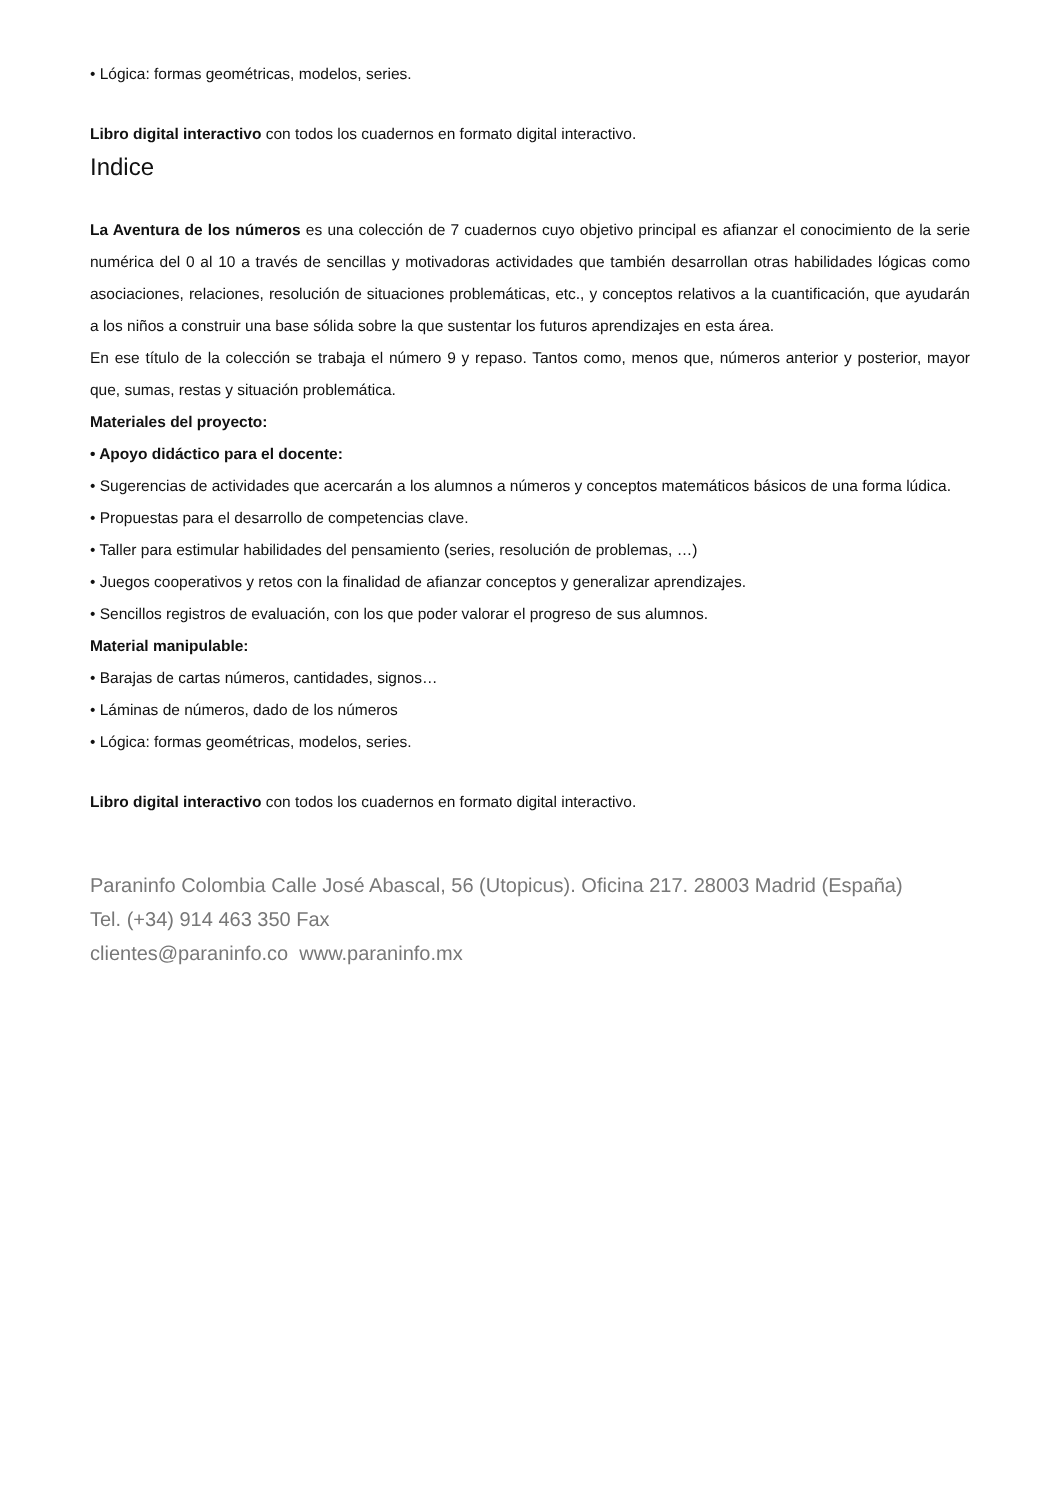• Lógica: formas geométricas, modelos, series.
Libro digital interactivo con todos los cuadernos en formato digital interactivo.
Indice
La Aventura de los números es una colección de 7 cuadernos cuyo objetivo principal es afianzar el conocimiento de la serie numérica del 0 al 10 a través de sencillas y motivadoras actividades que también desarrollan otras habilidades lógicas como asociaciones, relaciones, resolución de situaciones problemáticas, etc., y conceptos relativos a la cuantificación, que ayudarán a los niños a construir una base sólida sobre la que sustentar los futuros aprendizajes en esta área.
En ese título de la colección se trabaja el número 9 y repaso. Tantos como, menos que, números anterior y posterior, mayor que, sumas, restas y situación problemática.
Materiales del proyecto:
• Apoyo didáctico para el docente:
• Sugerencias de actividades que acercarán a los alumnos a números y conceptos matemáticos básicos de una forma lúdica.
• Propuestas para el desarrollo de competencias clave.
• Taller para estimular habilidades del pensamiento (series, resolución de problemas, …)
• Juegos cooperativos y retos con la finalidad de afianzar conceptos y generalizar aprendizajes.
• Sencillos registros de evaluación, con los que poder valorar el progreso de sus alumnos.
Material manipulable:
• Barajas de cartas números, cantidades, signos…
• Láminas de números, dado de los números
• Lógica: formas geométricas, modelos, series.
Libro digital interactivo con todos los cuadernos en formato digital interactivo.
Paraninfo Colombia Calle José Abascal, 56 (Utopicus). Oficina 217. 28003 Madrid (España)
Tel. (+34) 914 463 350 Fax
clientes@paraninfo.co www.paraninfo.mx